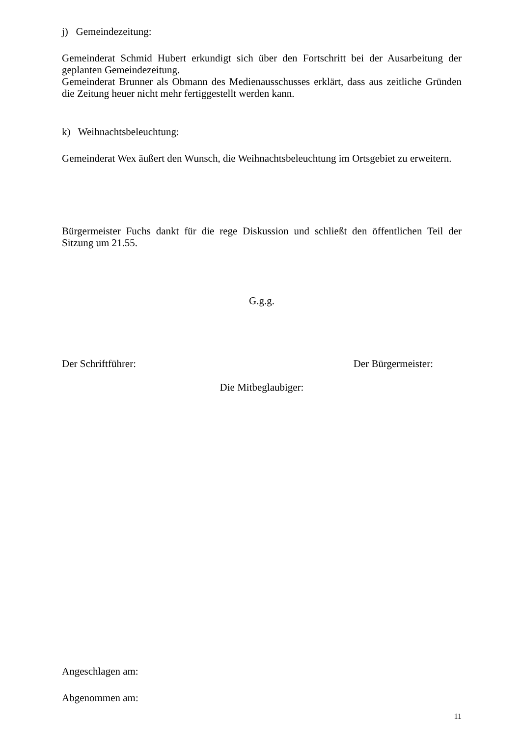j) Gemeindezeitung:
Gemeinderat Schmid Hubert erkundigt sich über den Fortschritt bei der Ausarbeitung der geplanten Gemeindezeitung.
Gemeinderat Brunner als Obmann des Medienausschusses erklärt, dass aus zeitliche Gründen die Zeitung heuer nicht mehr fertiggestellt werden kann.
k) Weihnachtsbeleuchtung:
Gemeinderat Wex äußert den Wunsch, die Weihnachtsbeleuchtung im Ortsgebiet zu erweitern.
Bürgermeister Fuchs dankt für die rege Diskussion und schließt den öffentlichen Teil der Sitzung um 21.55.
G.g.g.
Der Schriftführer: Der Bürgermeister:
Die Mitbeglaubiger:
Angeschlagen am:
Abgenommen am:
11